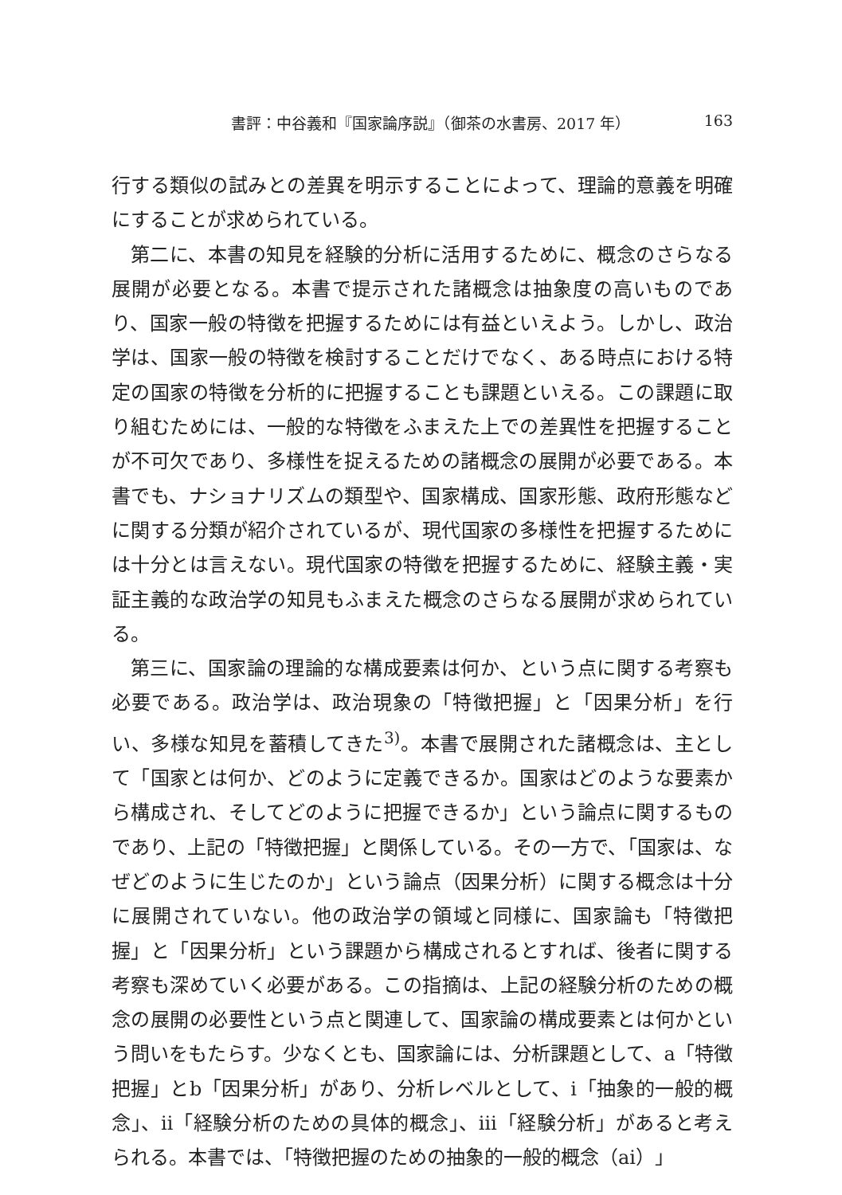書評：中谷義和『国家論序説』（御茶の水書房、2017 年） 163
行する類似の試みとの差異を明示することによって、理論的意義を明確にすることが求められている。
第二に、本書の知見を経験的分析に活用するために、概念のさらなる展開が必要となる。本書で提示された諸概念は抽象度の高いものであり、国家一般の特徴を把握するためには有益といえよう。しかし、政治学は、国家一般の特徴を検討することだけでなく、ある時点における特定の国家の特徴を分析的に把握することも課題といえる。この課題に取り組むためには、一般的な特徴をふまえた上での差異性を把握することが不可欠であり、多様性を捉えるための諸概念の展開が必要である。本書でも、ナショナリズムの類型や、国家構成、国家形態、政府形態などに関する分類が紹介されているが、現代国家の多様性を把握するためには十分とは言えない。現代国家の特徴を把握するために、経験主義・実証主義的な政治学の知見もふまえた概念のさらなる展開が求められている。
第三に、国家論の理論的な構成要素は何か、という点に関する考察も必要である。政治学は、政治現象の「特徴把握」と「因果分析」を行い、多様な知見を蓄積してきた<sup>3)</sup>。本書で展開された諸概念は、主として「国家とは何か、どのように定義できるか。国家はどのような要素から構成され、そしてどのように把握できるか」という論点に関するものであり、上記の「特徴把握」と関係している。その一方で、「国家は、なぜどのように生じたのか」という論点（因果分析）に関する概念は十分に展開されていない。他の政治学の領域と同様に、国家論も「特徴把握」と「因果分析」という課題から構成されるとすれば、後者に関する考察も深めていく必要がある。この指摘は、上記の経験分析のための概念の展開の必要性という点と関連して、国家論の構成要素とは何かという問いをもたらす。少なくとも、国家論には、分析課題として、a「特徴把握」とb「因果分析」があり、分析レベルとして、ⅰ「抽象的一般的概念」、ⅱ「経験分析のための具体的概念」、ⅲ「経験分析」があると考えられる。本書では、「特徴把握のための抽象的一般的概念（aⅰ）」